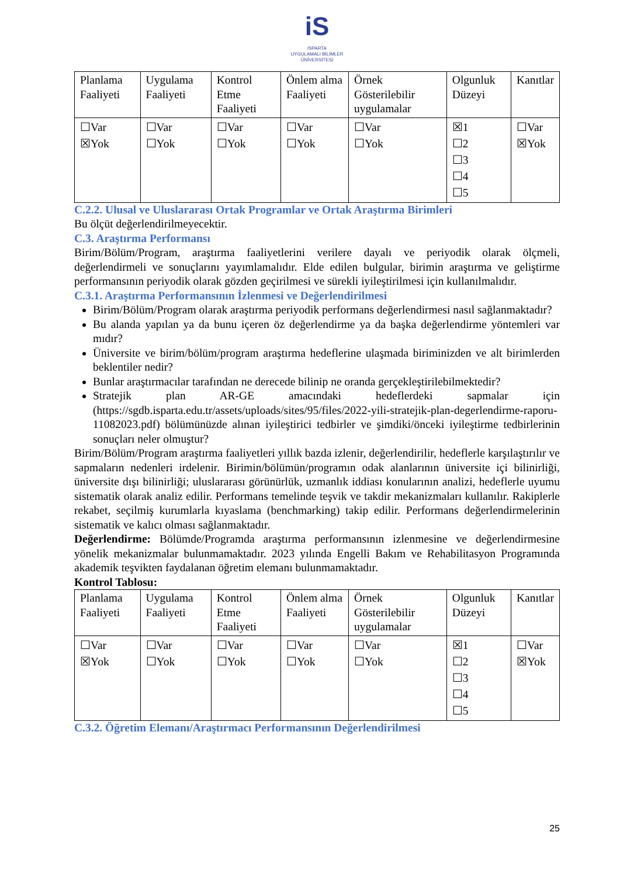iS
ISPARTA
UYGULAMALI BİLİMLER
ÜNİVERSİTESİ
| Planlama Faaliyeti | Uygulama Faaliyeti | Kontrol Etme Faaliyeti | Önlem alma Faaliyeti | Örnek Gösterilebilir uygulamalar | Olgunluk Düzeyi | Kanıtlar |
| ☐Var ☒Yok | ☐Var ☐Yok | ☐Var ☐Yok | ☐Var ☐Yok | ☐Var ☐Yok | ☒1 ☐2 ☐3 ☐4 ☐5 | ☐Var ☒Yok |
C.2.2. Ulusal ve Uluslararası Ortak Programlar ve Ortak Araştırma Birimleri
Bu ölçüt değerlendirilmeyecektir.
C.3. Araştırma Performansı
Birim/Bölüm/Program, araştırma faaliyetlerini verilere dayalı ve periyodik olarak ölçmeli, değerlendirmeli ve sonuçlarını yayımlamalıdır. Elde edilen bulgular, birimin araştırma ve geliştirme performansının periyodik olarak gözden geçirilmesi ve sürekli iyileştirilmesi için kullanılmalıdır.
C.3.1. Araştırma Performansının İzlenmesi ve Değerlendirilmesi
Birim/Bölüm/Program olarak araştırma periyodik performans değerlendirmesi nasıl sağlanmaktadır?
Bu alanda yapılan ya da bunu içeren öz değerlendirme ya da başka değerlendirme yöntemleri var mıdır?
Üniversite ve birim/bölüm/program araştırma hedeflerine ulaşmada biriminizden ve alt birimlerden beklentiler nedir?
Bunlar araştırmacılar tarafından ne derecede bilinip ne oranda gerçekleştirilebilmektedir?
Stratejik plan AR-GE amacındaki hedeflerdeki sapmalar için (https://sgdb.isparta.edu.tr/assets/uploads/sites/95/files/2022-yili-stratejik-plan-degerlendirme-raporu-11082023.pdf) bölümünüzde alınan iyileştirici tedbirler ve şimdiki/önceki iyileştirme tedbirlerinin sonuçları neler olmuştur?
Birim/Bölüm/Program araştırma faaliyetleri yıllık bazda izlenir, değerlendirilir, hedeflerle karşılaştırılır ve sapmaların nedenleri irdelenir. Birimin/bölümün/programın odak alanlarının üniversite içi bilinirliği, üniversite dışı bilinirliği; uluslararası görünürlük, uzmanlık iddiası konularının analizi, hedeflerle uyumu sistematik olarak analiz edilir. Performans temelinde teşvik ve takdir mekanizmaları kullanılır. Rakiplerle rekabet, seçilmiş kurumlarla kıyaslama (benchmarking) takip edilir. Performans değerlendirmelerinin sistematik ve kalıcı olması sağlanmaktadır.
Değerlendirme: Bölümde/Programda araştırma performansının izlenmesine ve değerlendirmesine yönelik mekanizmalar bulunmamaktadır. 2023 yılında Engelli Bakım ve Rehabilitasyon Programında akademik teşvikten faydalanan öğretim elemanı bulunmamaktadır.
Kontrol Tablosu:
| Planlama Faaliyeti | Uygulama Faaliyeti | Kontrol Etme Faaliyeti | Önlem alma Faaliyeti | Örnek Gösterilebilir uygulamalar | Olgunluk Düzeyi | Kanıtlar |
| ☐Var ☒Yok | ☐Var ☐Yok | ☐Var ☐Yok | ☐Var ☐Yok | ☐Var ☐Yok | ☒1 ☐2 ☐3 ☐4 ☐5 | ☐Var ☒Yok |
C.3.2. Öğretim Elemanı/Araştırmacı Performansının Değerlendirilmesi
25